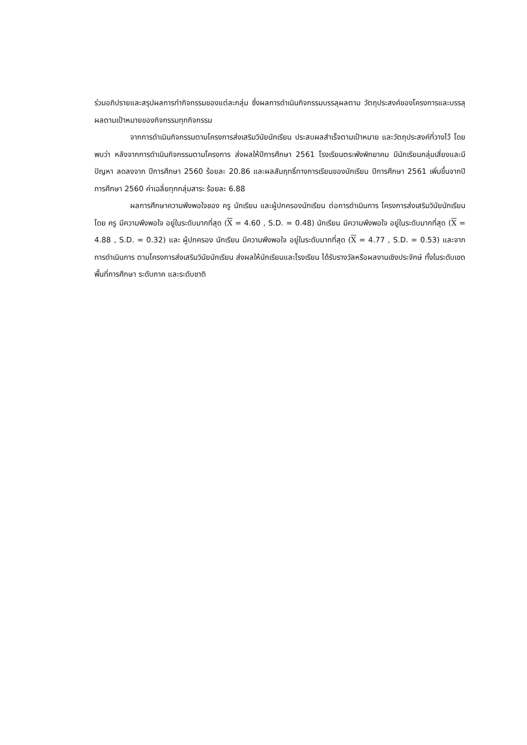ร่วมอภิปรายและสรุปผลการทำกิจกรรมของแต่ละกลุ่ม ซึ่งผลการดำเนินกิจกรรมบรรลุผลตาม วัตถุประสงค์ของโครงการและบรรลุผลตามเป้าหมายของกิจกรรมทุกกิจกรรม
จากการดำเนินกิจกรรมตามโครงการส่งเสริมวินัยนักเรียน ประสบผลสำเร็จตามเป้าหมาย และวัตถุประสงค์ที่วางไว้ โดยพบว่า หลังจากการดำเนินกิจกรรมตามโครงการ ส่งผลให้ปีการศึกษา 2561 โรงเรียนตระพังพิทยาคม มีนักเรียนกลุ่มเสี่ยงและมีปัญหา ลดลงจาก ปีการศึกษา 2560 ร้อยละ 20.86 และผลสัมฤทธิ์ทางการเรียนของนักเรียน ปีการศึกษา 2561 เพิ่มขึ้นจากปีการศึกษา 2560 ค่าเฉลี่ยทุกกลุ่มสาระ ร้อยละ 6.88
ผลการศึกษาความพึงพอใจชอง ครู นักเรียน และผู้ปกครองนักเรียน ต่อการดำเนินการ โครงการส่งเสริมวินัยนักเรียน โดย ครู มีความพึงพอใจ อยู่ในระดับมากที่สุด (X = 4.60 , S.D. = 0.48) นักเรียน มีความพึงพอใจ อยู่ในระดับมากที่สุด (X = 4.88 , S.D. = 0.32) และ ผู้ปกครอง นักเรียน มีความพึงพอใจ อยู่ในระดับมากที่สุด (X = 4.77 , S.D. = 0.53) และจากการดำเนินการ ตามโครงการส่งเสริมวินัยนักเรียน ส่งผลให้นักเรียนและโรงเรียน ได้รับรางวัลหรือผลงานเชิงประจักษ์ ทั้งในระดับเขตพื้นที่การศึกษา ระดับภาค และระดับชาติ